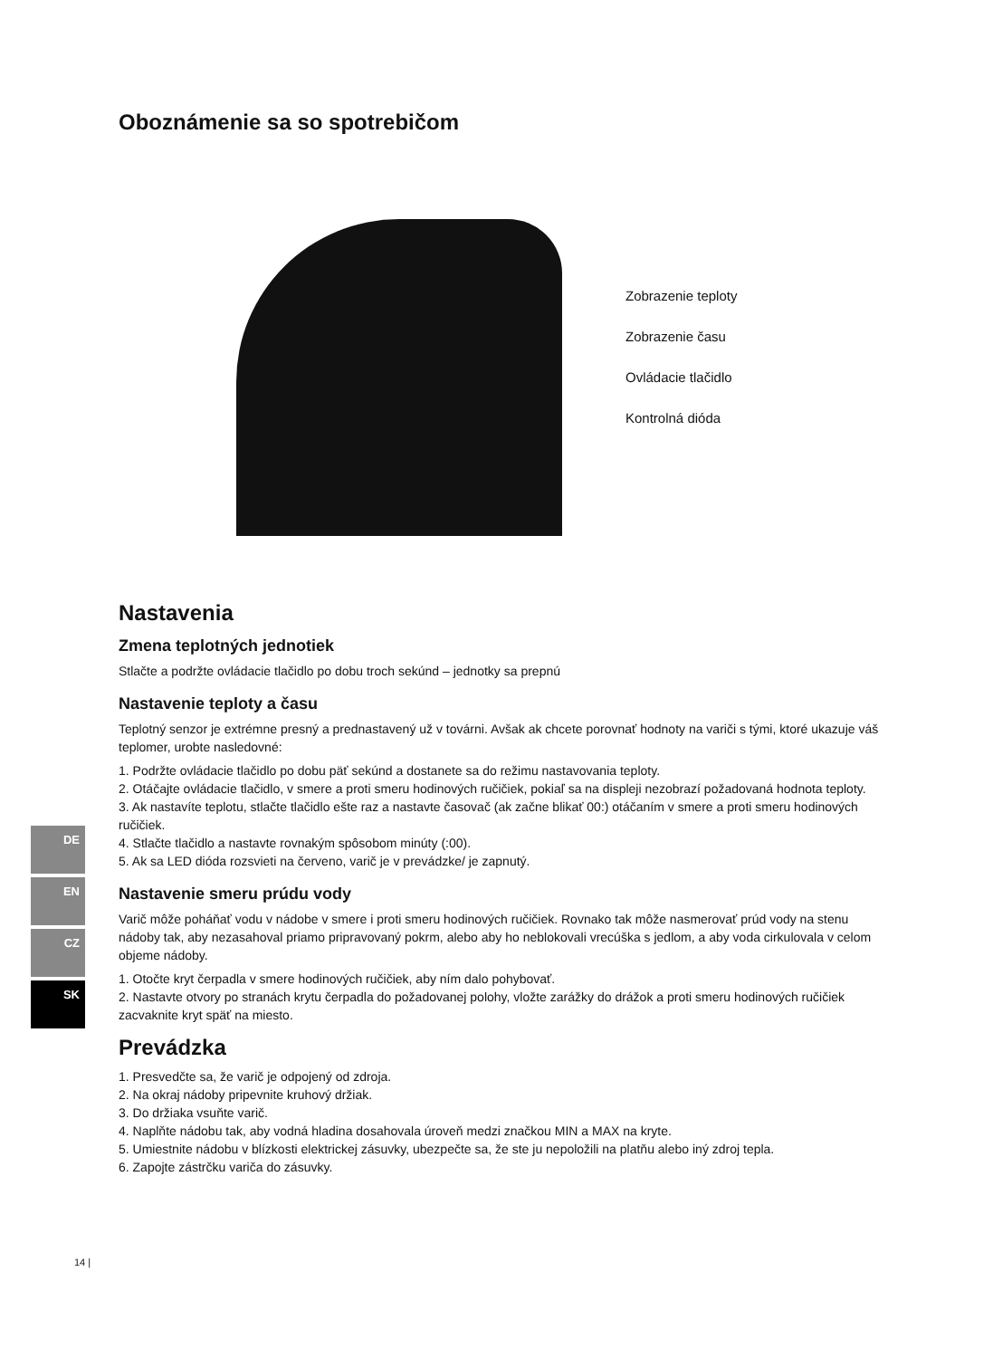Oboznámenie sa so spotrebičom
Zobrazenie teploty
Zobrazenie času
Ovládacie tlačidlo
Kontrolná dióda
Nastavenia
Zmena teplotných jednotiek
Stlačte a podržte ovládacie tlačidlo po dobu troch sekúnd – jednotky sa prepnú
Nastavenie teploty a času
Teplotný senzor je extrémne presný a prednastavený už v továrni. Avšak ak chcete porovnať hodnoty na variči s tými, ktoré ukazuje váš teplomer, urobte nasledovné:
1. Podržte ovládacie tlačidlo po dobu päť sekúnd a dostanete sa do režimu nastavovania teploty.
2. Otáčajte ovládacie tlačidlo, v smere a proti smeru hodinových ručičiek, pokiaľ sa na displeji nezobrazí požadovaná hodnota teploty.
3. Ak nastavíte teplotu, stlačte tlačidlo ešte raz a nastavte časovač (ak začne blikať 00:) otáčaním v smere a proti smeru hodinových ručičiek.
4. Stlačte tlačidlo a nastavte rovnakým spôsobom minúty (:00).
5. Ak sa LED dióda rozsvieti na červeno, varič je v prevádzke/ je zapnutý.
Nastavenie smeru prúdu vody
Varič môže poháňať vodu v nádobe v smere i proti smeru hodinových ručičiek. Rovnako tak môže nasmerovať prúd vody na stenu nádoby tak, aby nezasahoval priamo pripravovaný pokrm, alebo aby ho neblokovali vrecúška s jedlom, a aby voda cirkulovala v celom objeme nádoby.
1. Otočte kryt čerpadla v smere hodinových ručičiek, aby ním dalo pohybovať.
2. Nastavte otvory po stranách krytu čerpadla do požadovanej polohy, vložte zarážky do drážok a proti smeru hodinových ručičiek zacvaknite kryt späť na miesto.
Prevádzka
1. Presvedčte sa, že varič je odpojený od zdroja.
2. Na okraj nádoby pripevnite kruhový držiak.
3. Do držiaka vsuňte varič.
4. Naplňte nádobu tak, aby vodná hladina dosahovala úroveň medzi značkou MIN a MAX na kryte.
5. Umiestnite nádobu v blízkosti elektrickej zásuvky, ubezpečte sa, že ste ju nepoložili na platňu alebo iný zdroj tepla.
6. Zapojte zástrčku variča do zásuvky.
DE
EN
CZ
SK
14 |